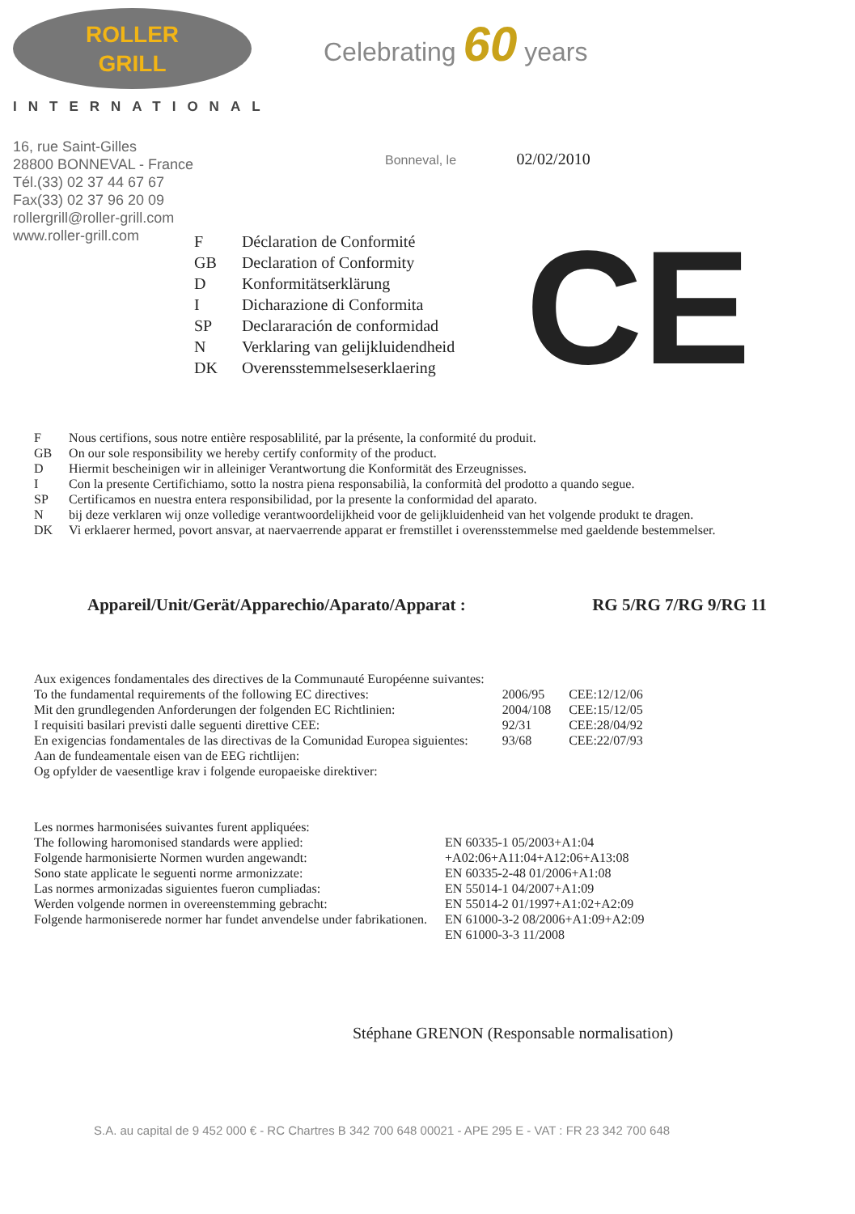ROLLER
GRILL
INTERNATIONAL
Celebrating 60 years
16, rue Saint-Gilles
28800 BONNEVAL - France
Tél.(33) 02 37 44 67 67
Fax(33) 02 37 96 20 09
rollergrill@roller-grill.com
www.roller-grill.com
Bonneval, le 02/02/2010
| F | Déclaration de Conformité |
| GB | Declaration of Conformity |
| D | Konformitätserklärung |
| I | Dicharazione di Conformita |
| SP | Declararación de conformidad |
| N | Verklaring van gelijkluidendheid |
| DK | Overensstemmelseserklaering |
CE
| F | Nous certifions, sous notre entière resposablilité, par la présente, la conformité du produit. |
| GB | On our sole responsibility we hereby certify conformity of the product. |
| D | Hiermit bescheinigen wir in alleiniger Verantwortung die Konformität des Erzeugnisses. |
| I | Con la presente Certifichiamo, sotto la nostra piena responsabilià, la conformità del prodotto a quando segue. |
| SP | Certificamos en nuestra entera responsibilidad, por la presente la conformidad del aparato. |
| N | bij deze verklaren wij onze volledige verantwoordelijkheid voor de gelijkluidenheid van het volgende produkt te dragen. |
| DK | Vi erklaerer hermed, povort ansvar, at naervaerrende apparat er fremstillet i overensstemmelse med gaeldende bestemmelser. |
Appareil/Unit/Gerät/Apparechio/Aparato/Apparat : RG 5/RG 7/RG 9/RG 11
| Aux exigences fondamentales des directives de la Communauté Européenne suivantes: | | |
| To the fundamental requirements of the following EC directives: | 2006/95 | CEE:12/12/06 |
| Mit den grundlegenden Anforderungen der folgenden EC Richtlinien: | 2004/108 | CEE:15/12/05 |
| I requisiti basilari previsti dalle seguenti direttive CEE: | 92/31 | CEE:28/04/92 |
| En exigencias fondamentales de las directivas de la Comunidad Europea siguientes: | 93/68 | CEE:22/07/93 |
| Aan de fundeamentale eisen van de EEG richtlijen: | | |
| Og opfylder de vaesentlige krav i folgende europaeiske direktiver: | | |
| Les normes harmonisées suivantes furent appliquées: | |
| The following haromonised standards were applied: | EN 60335-1 05/2003+A1:04 |
| Folgende harmonisierte Normen wurden angewandt: | +A02:06+A11:04+A12:06+A13:08 |
| Sono state applicate le seguenti norme armonizzate: | EN 60335-2-48 01/2006+A1:08 |
| Las normes armonizadas siguientes fueron cumpliadas: | EN 55014-1 04/2007+A1:09 |
| Werden volgende normen in overeenstemming gebracht: | EN 55014-2 01/1997+A1:02+A2:09 |
| Folgende harmoniserede normer har fundet anvendelse under fabrikationen. | EN 61000-3-2 08/2006+A1:09+A2:09 |
| | EN 61000-3-3 11/2008 |
Stéphane GRENON (Responsable normalisation)
S.A. au capital de 9 452 000 € - RC Chartres B 342 700 648 00021 - APE 295 E - VAT : FR 23 342 700 648